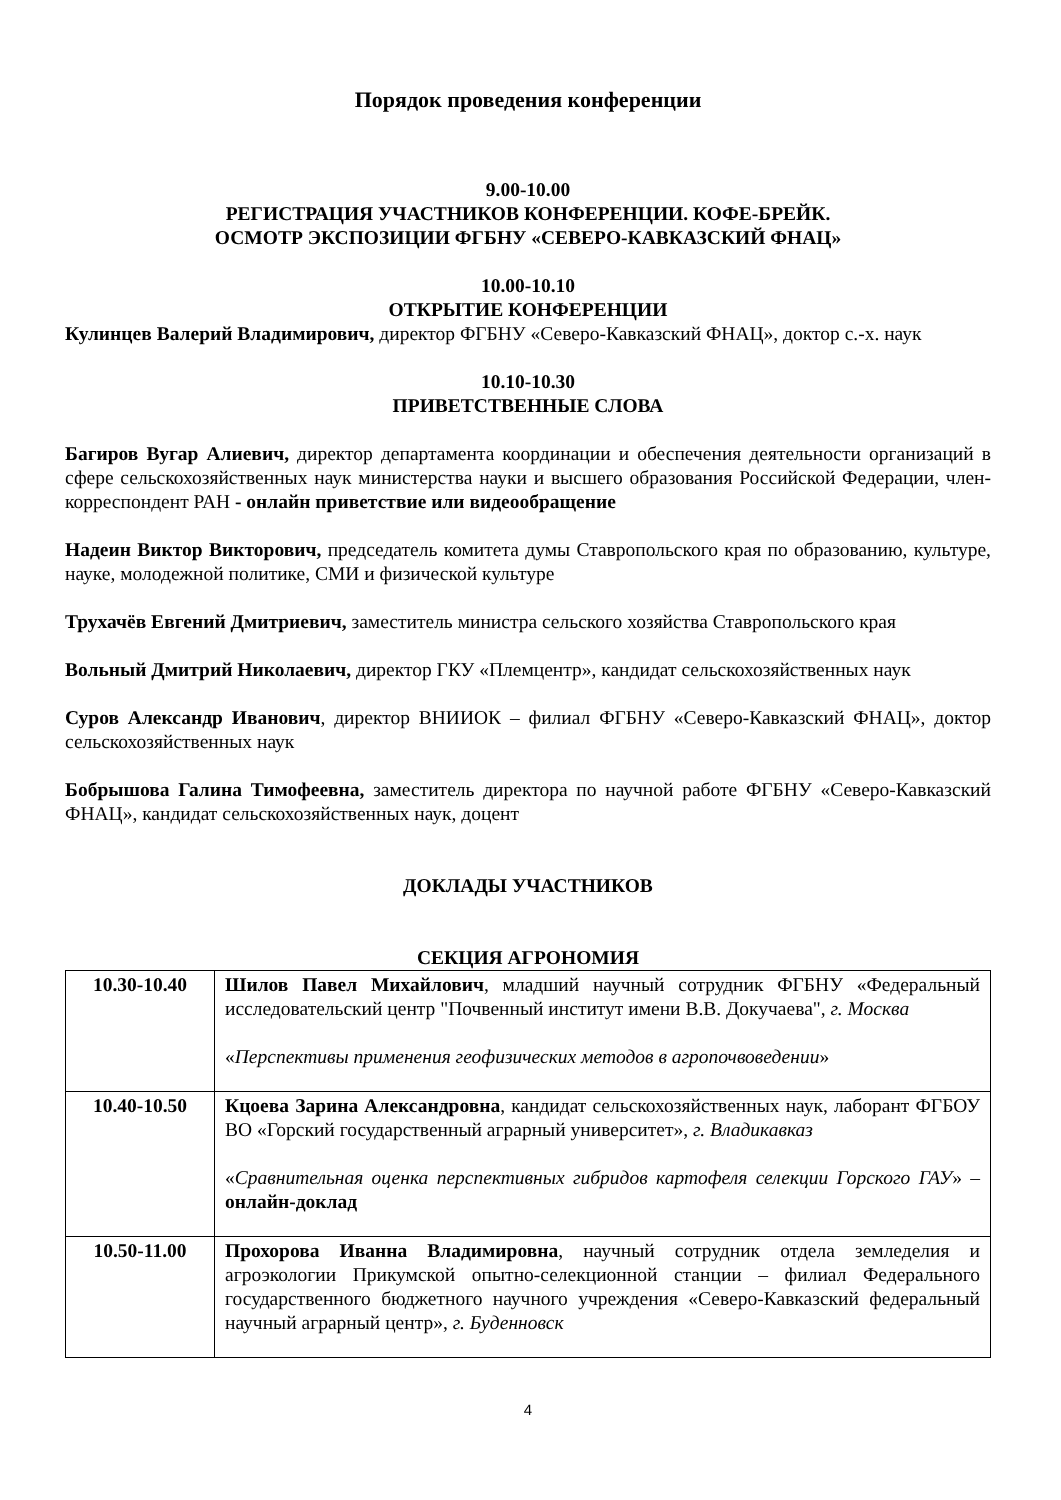Порядок проведения конференции
9.00-10.00
РЕГИСТРАЦИЯ УЧАСТНИКОВ КОНФЕРЕНЦИИ. КОФЕ-БРЕЙК.
ОСМОТР ЭКСПОЗИЦИИ ФГБНУ «СЕВЕРО-КАВКАЗСКИЙ ФНАЦ»
10.00-10.10
ОТКРЫТИЕ КОНФЕРЕНЦИИ
Кулинцев Валерий Владимирович, директор ФГБНУ «Северо-Кавказский ФНАЦ», доктор с.-х. наук
10.10-10.30
ПРИВЕТСТВЕННЫЕ СЛОВА
Багиров Вугар Алиевич, директор департамента координации и обеспечения деятельности организаций в сфере сельскохозяйственных наук министерства науки и высшего образования Российской Федерации, член-корреспондент РАН - онлайн приветствие или видеообращение
Надеин Виктор Викторович, председатель комитета думы Ставропольского края по образованию, культуре, науке, молодежной политике, СМИ и физической культуре
Трухачёв Евгений Дмитриевич, заместитель министра сельского хозяйства Ставропольского края
Вольный Дмитрий Николаевич, директор ГКУ «Племцентр», кандидат сельскохозяйственных наук
Суров Александр Иванович, директор ВНИИОК – филиал ФГБНУ «Северо-Кавказский ФНАЦ», доктор сельскохозяйственных наук
Бобрышова Галина Тимофеевна, заместитель директора по научной работе ФГБНУ «Северо-Кавказский ФНАЦ», кандидат сельскохозяйственных наук, доцент
ДОКЛАДЫ УЧАСТНИКОВ
СЕКЦИЯ АГРОНОМИЯ
| 10.30-10.40 | Шилов Павел Михайлович , младший научный сотрудник ФГБНУ «Федеральный исследовательский центр "Почвенный институт имени В.В. Докучаева", г. Москва « Перспективы применения геофизических методов в агропочвоведении » |
| 10.40-10.50 | Кцоева Зарина Александровна , кандидат сельскохозяйственных наук, лаборант ФГБОУ ВО «Горский государственный аграрный университет», г. Владикавказ « Сравнительная оценка перспективных гибридов картофеля селекции Горского ГАУ » – онлайн-доклад |
| 10.50-11.00 | Прохорова Иванна Владимировна , научный сотрудник отдела земледелия и агроэкологии Прикумской опытно-селекционной станции – филиал Федерального государственного бюджетного научного учреждения «Северо-Кавказский федеральный научный аграрный центр», г. Буденновск |
4